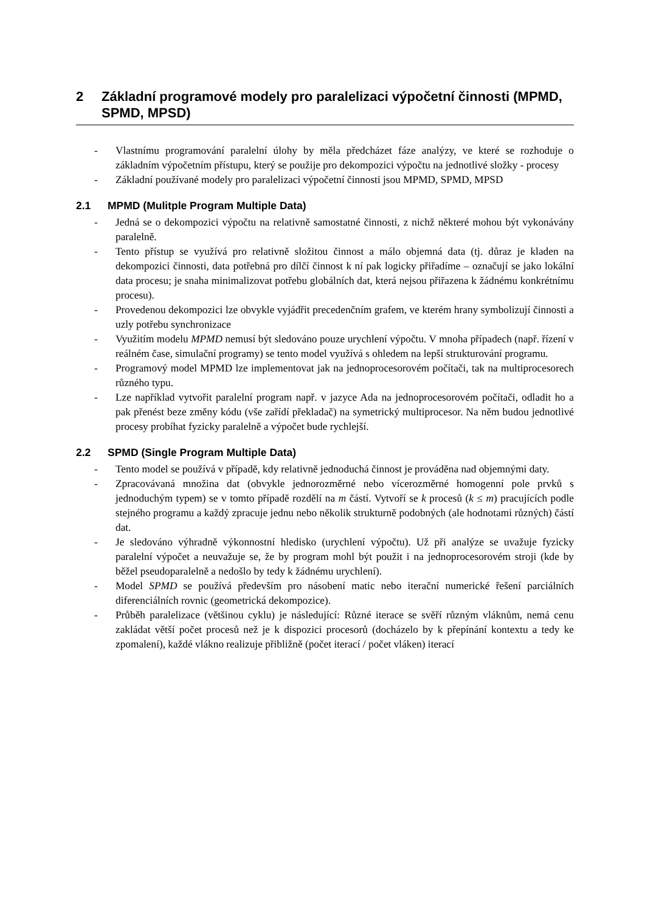2 Základní programové modely pro paralelizaci výpočetní činnosti (MPMD, SPMD, MPSD)
- Vlastnímu programování paralelní úlohy by měla předcházet fáze analýzy, ve které se rozhoduje o základním výpočetním přístupu, který se použije pro dekompozici výpočtu na jednotlivé složky - procesy
- Základní používané modely pro paralelizaci výpočetní činnosti jsou MPMD, SPMD, MPSD
2.1 MPMD (Mulitple Program Multiple Data)
- Jedná se o dekompozici výpočtu na relativně samostatné činnosti, z nichž některé mohou být vykonávány paralelně.
- Tento přístup se využívá pro relativně složitou činnost a málo objemná data (tj. důraz je kladen na dekompozici činnosti, data potřebná pro dílčí činnost k ní pak logicky přiřadíme – označují se jako lokální data procesu; je snaha minimalizovat potřebu globálních dat, která nejsou přiřazena k žádnému konkrétnímu procesu).
- Provedenou dekompozici lze obvykle vyjádřit precedenčním grafem, ve kterém hrany symbolizují činnosti a uzly potřebu synchronizace
- Využitím modelu MPMD nemusí být sledováno pouze urychlení výpočtu. V mnoha případech (např. řízení v reálném čase, simulační programy) se tento model využívá s ohledem na lepší strukturování programu.
- Programový model MPMD lze implementovat jak na jednoprocesorovém počítači, tak na multiprocesorech různého typu.
- Lze například vytvořit paralelní program např. v jazyce Ada na jednoprocesorovém počítači, odladit ho a pak přenést beze změny kódu (vše zařídí překladač) na symetrický multiprocesor. Na něm budou jednotlivé procesy probíhat fyzicky paralelně a výpočet bude rychlejší.
2.2 SPMD (Single Program Multiple Data)
- Tento model se používá v případě, kdy relativně jednoduchá činnost je prováděna nad objemnými daty.
- Zpracovávaná množina dat (obvykle jednorozměrné nebo vícerozměrné homogenní pole prvků s jednoduchým typem) se v tomto případě rozdělí na m částí. Vytvoří se k procesů (k ≤ m) pracujících podle stejného programu a každý zpracuje jednu nebo několik strukturně podobných (ale hodnotami různých) částí dat.
- Je sledováno výhradně výkonnostní hledisko (urychlení výpočtu). Už při analýze se uvažuje fyzicky paralelní výpočet a neuvažuje se, že by program mohl být použit i na jednoprocesorovém stroji (kde by běžel pseudoparalelně a nedošlo by tedy k žádnému urychlení).
- Model SPMD se používá především pro násobení matic nebo iterační numerické řešení parciálních diferenciálních rovnic (geometrická dekompozice).
- Průběh paralelizace (většinou cyklu) je následující: Různé iterace se svěří různým vláknům, nemá cenu zakládat větší počet procesů než je k dispozici procesorů (docházelo by k přepínání kontextu a tedy ke zpomalení), každé vlákno realizuje přibližně (počet iterací / počet vláken) iterací